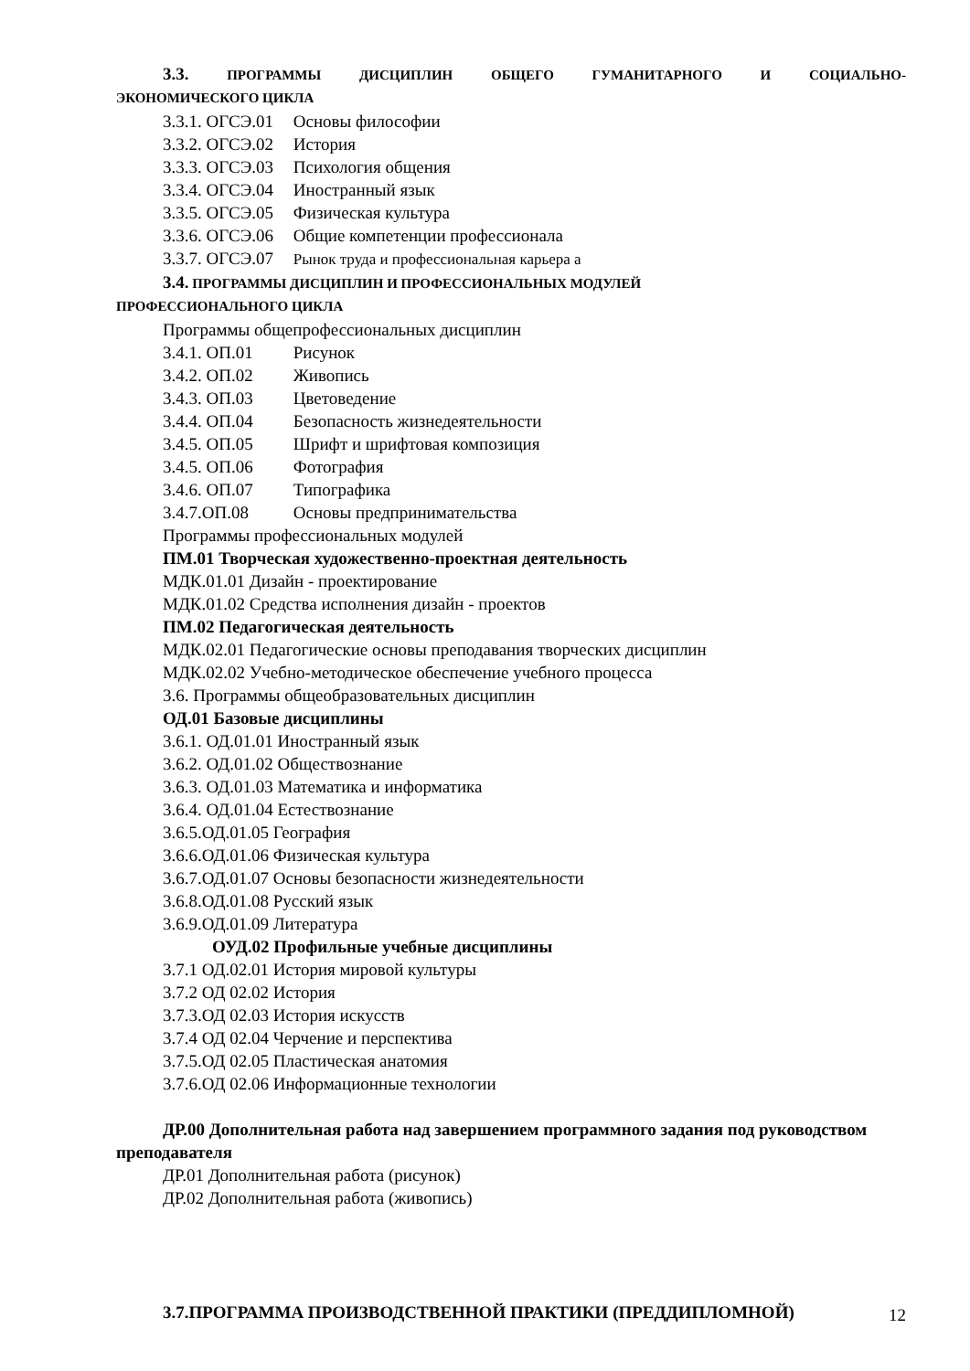3.3. ПРОГРАММЫ ДИСЦИПЛИН ОБЩЕГО ГУМАНИТАРНОГО И СОЦИАЛЬНО-
ЭКОНОМИЧЕСКОГО ЦИКЛА
3.3.1. ОГСЭ.01 Основы философии
3.3.2. ОГСЭ.02 История
3.3.3. ОГСЭ.03 Психология общения
3.3.4. ОГСЭ.04 Иностранный язык
3.3.5. ОГСЭ.05 Физическая культура
3.3.6. ОГСЭ.06 Общие компетенции профессионала
3.3.7. ОГСЭ.07 Рынок труда и профессиональная карьера а
3.4. ПРОГРАММЫ ДИСЦИПЛИН И ПРОФЕССИОНАЛЬНЫХ МОДУЛЕЙ
ПРОФЕССИОНАЛЬНОГО ЦИКЛА
Программы общепрофессиональных дисциплин
3.4.1. ОП.01 Рисунок
3.4.2. ОП.02 Живопись
3.4.3. ОП.03 Цветоведение
3.4.4. ОП.04 Безопасность жизнедеятельности
3.4.5. ОП.05 Шрифт и шрифтовая композиция
3.4.5. ОП.06 Фотография
3.4.6. ОП.07 Типографика
3.4.7.ОП.08 Основы предпринимательства
Программы профессиональных модулей
ПМ.01 Творческая художественно-проектная деятельность
МДК.01.01 Дизайн - проектирование
МДК.01.02 Средства исполнения дизайн - проектов
ПМ.02 Педагогическая деятельность
МДК.02.01 Педагогические основы преподавания творческих дисциплин
МДК.02.02 Учебно-методическое обеспечение учебного процесса
3.6. Программы общеобразовательных дисциплин
ОД.01 Базовые дисциплины
3.6.1. ОД.01.01 Иностранный язык
3.6.2. ОД.01.02 Обществознание
3.6.3. ОД.01.03 Математика и информатика
3.6.4. ОД.01.04 Естествознание
3.6.5.ОД.01.05 География
3.6.6.ОД.01.06 Физическая культура
3.6.7.ОД.01.07 Основы безопасности жизнедеятельности
3.6.8.ОД.01.08 Русский язык
3.6.9.ОД.01.09 Литература
ОУД.02 Профильные учебные дисциплины
3.7.1 ОД.02.01 История мировой культуры
3.7.2 ОД 02.02 История
3.7.3.ОД 02.03 История искусств
3.7.4 ОД 02.04 Черчение и перспектива
3.7.5.ОД 02.05 Пластическая анатомия
3.7.6.ОД 02.06 Информационные технологии
ДР.00 Дополнительная работа над завершением программного задания под руководством преподавателя
ДР.01 Дополнительная работа (рисунок)
ДР.02 Дополнительная работа (живопись)
3.7.ПРОГРАММА ПРОИЗВОДСТВЕННОЙ ПРАКТИКИ (ПРЕДДИПЛОМНОЙ)
12